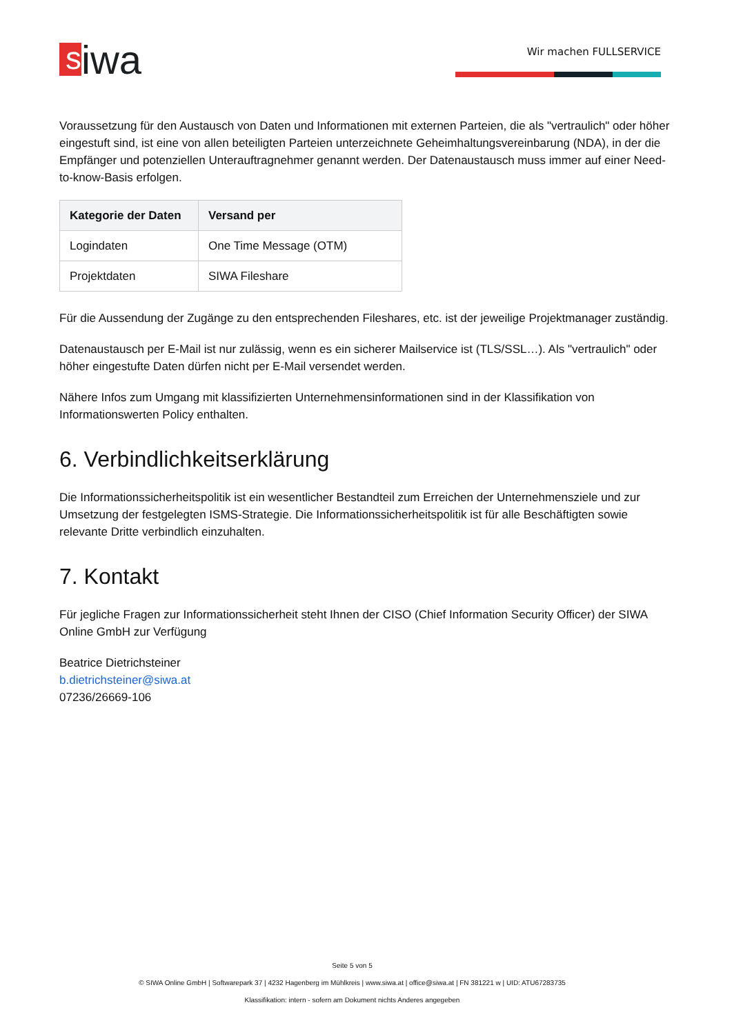s
iwa
Wir machen FULLSERVICE
Voraussetzung für den Austausch von Daten und Informationen mit externen Parteien, die als "vertraulich" oder höher eingestuft sind, ist eine von allen beteiligten Parteien unterzeichnete Geheimhaltungsvereinbarung (NDA), in der die Empfänger und potenziellen Unterauftragnehmer genannt werden. Der Datenaustausch muss immer auf einer Need-to-know-Basis erfolgen.
| Kategorie der Daten | Versand per |
| --- | --- |
| Logindaten | One Time Message (OTM) |
| Projektdaten | SIWA Fileshare |
Für die Aussendung der Zugänge zu den entsprechenden Fileshares, etc. ist der jeweilige Projektmanager zuständig.
Datenaustausch per E-Mail ist nur zulässig, wenn es ein sicherer Mailservice ist (TLS/SSL…). Als "vertraulich" oder höher eingestufte Daten dürfen nicht per E-Mail versendet werden.
Nähere Infos zum Umgang mit klassifizierten Unternehmensinformationen sind in der Klassifikation von Informationswerten Policy enthalten.
6. Verbindlichkeitserklärung
Die Informationssicherheitspolitik ist ein wesentlicher Bestandteil zum Erreichen der Unternehmensziele und zur Umsetzung der festgelegten ISMS-Strategie. Die Informationssicherheitspolitik ist für alle Beschäftigten sowie relevante Dritte verbindlich einzuhalten.
7. Kontakt
Für jegliche Fragen zur Informationssicherheit steht Ihnen der CISO (Chief Information Security Officer) der SIWA Online GmbH zur Verfügung
Beatrice Dietrichsteiner
b.dietrichsteiner@siwa.at
07236/26669-106
Seite 5 von 5
© SIWA Online GmbH | Softwarepark 37 | 4232 Hagenberg im Mühlkreis | www.siwa.at | office@siwa.at | FN 381221 w | UID: ATU67283735
Klassifikation: intern - sofern am Dokument nichts Anderes angegeben